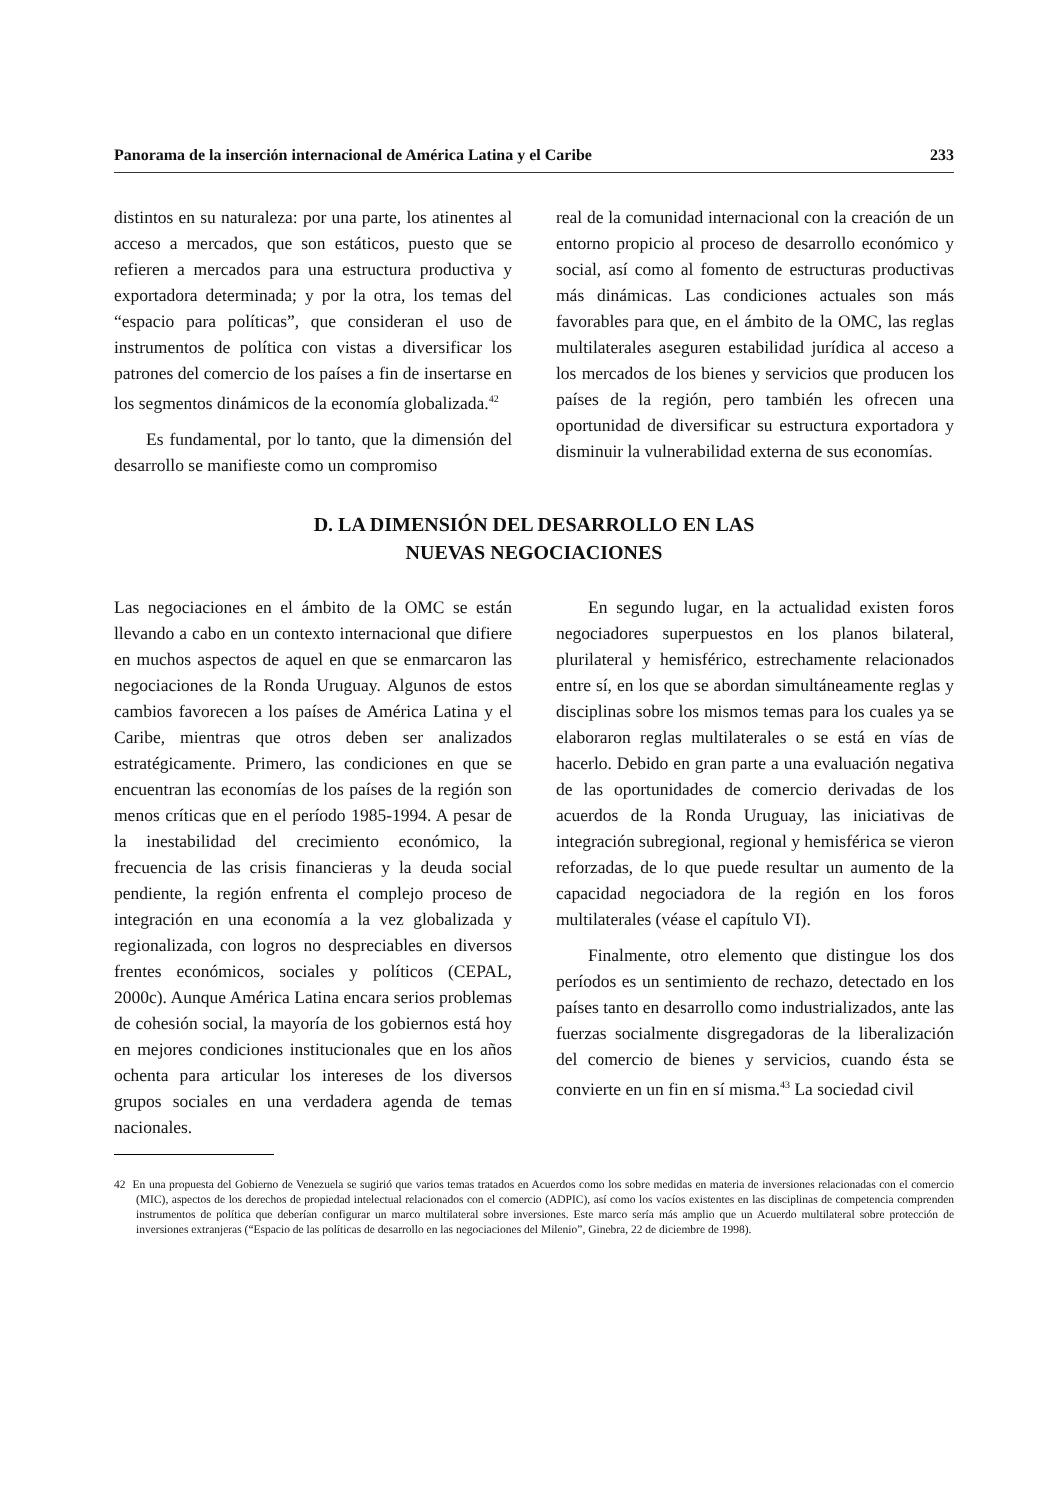Panorama de la inserción internacional de América Latina y el Caribe 233
distintos en su naturaleza: por una parte, los atinentes al acceso a mercados, que son estáticos, puesto que se refieren a mercados para una estructura productiva y exportadora determinada; y por la otra, los temas del “espacio para políticas”, que consideran el uso de instrumentos de política con vistas a diversificar los patrones del comercio de los países a fin de insertarse en los segmentos dinámicos de la economía globalizada.<sup>42</sup>
Es fundamental, por lo tanto, que la dimensión del desarrollo se manifieste como un compromiso
real de la comunidad internacional con la creación de un entorno propicio al proceso de desarrollo económico y social, así como al fomento de estructuras productivas más dinámicas. Las condiciones actuales son más favorables para que, en el ámbito de la OMC, las reglas multilaterales aseguren estabilidad jurídica al acceso a los mercados de los bienes y servicios que producen los países de la región, pero también les ofrecen una oportunidad de diversificar su estructura exportadora y disminuir la vulnerabilidad externa de sus economías.
D. LA DIMENSIÓN DEL DESARROLLO EN LAS
NUEVAS NEGOCIACIONES
Las negociaciones en el ámbito de la OMC se están llevando a cabo en un contexto internacional que difiere en muchos aspectos de aquel en que se enmarcaron las negociaciones de la Ronda Uruguay. Algunos de estos cambios favorecen a los países de América Latina y el Caribe, mientras que otros deben ser analizados estratégicamente. Primero, las condiciones en que se encuentran las economías de los países de la región son menos críticas que en el período 1985-1994. A pesar de la inestabilidad del crecimiento económico, la frecuencia de las crisis financieras y la deuda social pendiente, la región enfrenta el complejo proceso de integración en una economía a la vez globalizada y regionalizada, con logros no despreciables en diversos frentes económicos, sociales y políticos (CEPAL, 2000c). Aunque América Latina encara serios problemas de cohesión social, la mayoría de los gobiernos está hoy en mejores condiciones institucionales que en los años ochenta para articular los intereses de los diversos grupos sociales en una verdadera agenda de temas nacionales.
En segundo lugar, en la actualidad existen foros negociadores superpuestos en los planos bilateral, plurilateral y hemisférico, estrechamente relacionados entre sí, en los que se abordan simultáneamente reglas y disciplinas sobre los mismos temas para los cuales ya se elaboraron reglas multilaterales o se está en vías de hacerlo. Debido en gran parte a una evaluación negativa de las oportunidades de comercio derivadas de los acuerdos de la Ronda Uruguay, las iniciativas de integración subregional, regional y hemisférica se vieron reforzadas, de lo que puede resultar un aumento de la capacidad negociadora de la región en los foros multilaterales (véase el capítulo VI).
Finalmente, otro elemento que distingue los dos períodos es un sentimiento de rechazo, detectado en los países tanto en desarrollo como industrializados, ante las fuerzas socialmente disgregadoras de la liberalización del comercio de bienes y servicios, cuando ésta se convierte en un fin en sí misma.<sup>43</sup> La sociedad civil
42 En una propuesta del Gobierno de Venezuela se sugirió que varios temas tratados en Acuerdos como los sobre medidas en materia de inversiones relacionadas con el comercio (MIC), aspectos de los derechos de propiedad intelectual relacionados con el comercio (ADPIC), así como los vacíos existentes en las disciplinas de competencia comprenden instrumentos de política que deberían configurar un marco multilateral sobre inversiones. Este marco sería más amplio que un Acuerdo multilateral sobre protección de inversiones extranjeras (“Espacio de las políticas de desarrollo en las negociaciones del Milenio”, Ginebra, 22 de diciembre de 1998).